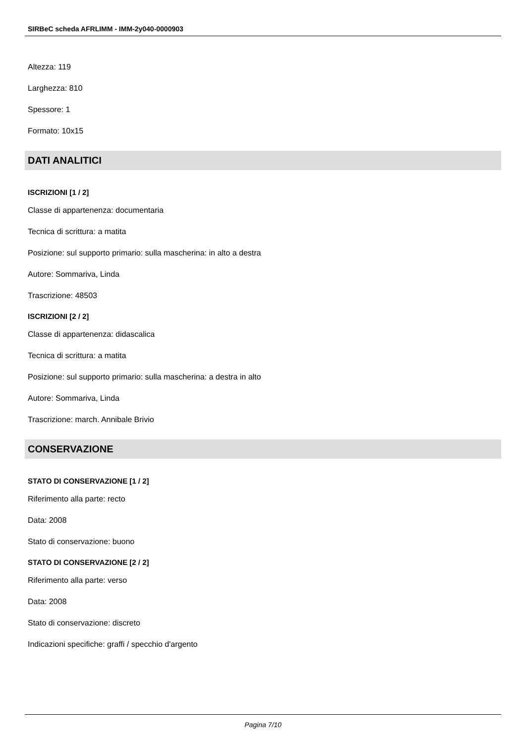SIRBeC scheda AFRLIMM - IMM-2y040-0000903
Altezza: 119
Larghezza: 810
Spessore: 1
Formato: 10x15
DATI ANALITICI
ISCRIZIONI [1 / 2]
Classe di appartenenza: documentaria
Tecnica di scrittura: a matita
Posizione: sul supporto primario: sulla mascherina: in alto a destra
Autore: Sommariva, Linda
Trascrizione: 48503
ISCRIZIONI [2 / 2]
Classe di appartenenza: didascalica
Tecnica di scrittura: a matita
Posizione: sul supporto primario: sulla mascherina: a destra in alto
Autore: Sommariva, Linda
Trascrizione: march. Annibale Brivio
CONSERVAZIONE
STATO DI CONSERVAZIONE [1 / 2]
Riferimento alla parte: recto
Data: 2008
Stato di conservazione: buono
STATO DI CONSERVAZIONE [2 / 2]
Riferimento alla parte: verso
Data: 2008
Stato di conservazione: discreto
Indicazioni specifiche: graffi / specchio d'argento
Pagina 7/10